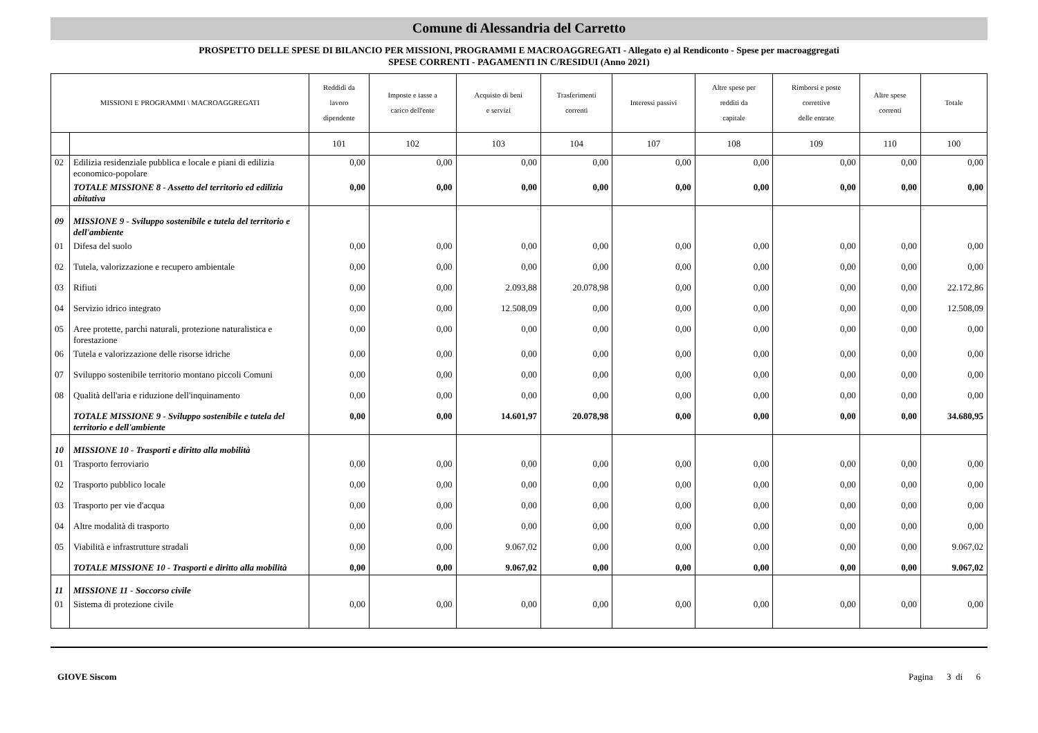Comune di Alessandria del Carretto
PROSPETTO DELLE SPESE DI BILANCIO PER MISSIONI, PROGRAMMI E MACROAGGREGATI - Allegato e) al Rendiconto - Spese per macroaggregati
SPESE CORRENTI - PAGAMENTI IN C/RESIDUI (Anno 2021)
| MISSIONI E PROGRAMMI \ MACROAGGREGATI | | Reddidi da lavoro dipendente | Imposte e tasse a carico dell'ente | Acquisto di beni e servizi | Trasferimenti correnti | Interessi passivi | Altre spese per redditi da capitale | Rimborsi e poste correttive delle entrate | Altre spese correnti | Totale |
| --- | --- | --- | --- | --- | --- | --- | --- | --- | --- | --- |
| | | 101 | 102 | 103 | 104 | 107 | 108 | 109 | 110 | 100 |
| 02 | Edilizia residenziale pubblica e locale e piani di edilizia economico-popolare | 0,00 | 0,00 | 0,00 | 0,00 | 0,00 | 0,00 | 0,00 | 0,00 | 0,00 |
| | TOTALE MISSIONE 8 - Assetto del territorio ed edilizia abitativa | 0,00 | 0,00 | 0,00 | 0,00 | 0,00 | 0,00 | 0,00 | 0,00 | 0,00 |
| 09 | MISSIONE 9 - Sviluppo sostenibile e tutela del territorio e dell'ambiente | | | | | | | | | |
| 01 | Difesa del suolo | 0,00 | 0,00 | 0,00 | 0,00 | 0,00 | 0,00 | 0,00 | 0,00 | 0,00 |
| 02 | Tutela, valorizzazione e recupero ambientale | 0,00 | 0,00 | 0,00 | 0,00 | 0,00 | 0,00 | 0,00 | 0,00 | 0,00 |
| 03 | Rifiuti | 0,00 | 0,00 | 2.093,88 | 20.078,98 | 0,00 | 0,00 | 0,00 | 0,00 | 22.172,86 |
| 04 | Servizio idrico integrato | 0,00 | 0,00 | 12.508,09 | 0,00 | 0,00 | 0,00 | 0,00 | 0,00 | 12.508,09 |
| 05 | Aree protette, parchi naturali, protezione naturalistica e forestazione | 0,00 | 0,00 | 0,00 | 0,00 | 0,00 | 0,00 | 0,00 | 0,00 | 0,00 |
| 06 | Tutela e valorizzazione delle risorse idriche | 0,00 | 0,00 | 0,00 | 0,00 | 0,00 | 0,00 | 0,00 | 0,00 | 0,00 |
| 07 | Sviluppo sostenibile territorio montano piccoli Comuni | 0,00 | 0,00 | 0,00 | 0,00 | 0,00 | 0,00 | 0,00 | 0,00 | 0,00 |
| 08 | Qualità dell'aria e riduzione dell'inquinamento | 0,00 | 0,00 | 0,00 | 0,00 | 0,00 | 0,00 | 0,00 | 0,00 | 0,00 |
| | TOTALE MISSIONE 9 - Sviluppo sostenibile e tutela del territorio e dell'ambiente | 0,00 | 0,00 | 14.601,97 | 20.078,98 | 0,00 | 0,00 | 0,00 | 0,00 | 34.680,95 |
| 10 | MISSIONE 10 - Trasporti e diritto alla mobilità | | | | | | | | | |
| 01 | Trasporto ferroviario | 0,00 | 0,00 | 0,00 | 0,00 | 0,00 | 0,00 | 0,00 | 0,00 | 0,00 |
| 02 | Trasporto pubblico locale | 0,00 | 0,00 | 0,00 | 0,00 | 0,00 | 0,00 | 0,00 | 0,00 | 0,00 |
| 03 | Trasporto per vie d'acqua | 0,00 | 0,00 | 0,00 | 0,00 | 0,00 | 0,00 | 0,00 | 0,00 | 0,00 |
| 04 | Altre modalità di trasporto | 0,00 | 0,00 | 0,00 | 0,00 | 0,00 | 0,00 | 0,00 | 0,00 | 0,00 |
| 05 | Viabilità e infrastrutture stradali | 0,00 | 0,00 | 9.067,02 | 0,00 | 0,00 | 0,00 | 0,00 | 0,00 | 9.067,02 |
| | TOTALE MISSIONE 10 - Trasporti e diritto alla mobilità | 0,00 | 0,00 | 9.067,02 | 0,00 | 0,00 | 0,00 | 0,00 | 0,00 | 9.067,02 |
| 11 | MISSIONE 11 - Soccorso civile | | | | | | | | | |
| 01 | Sistema di protezione civile | 0,00 | 0,00 | 0,00 | 0,00 | 0,00 | 0,00 | 0,00 | 0,00 | 0,00 |
GIOVE Siscom Pagina 3 di 6